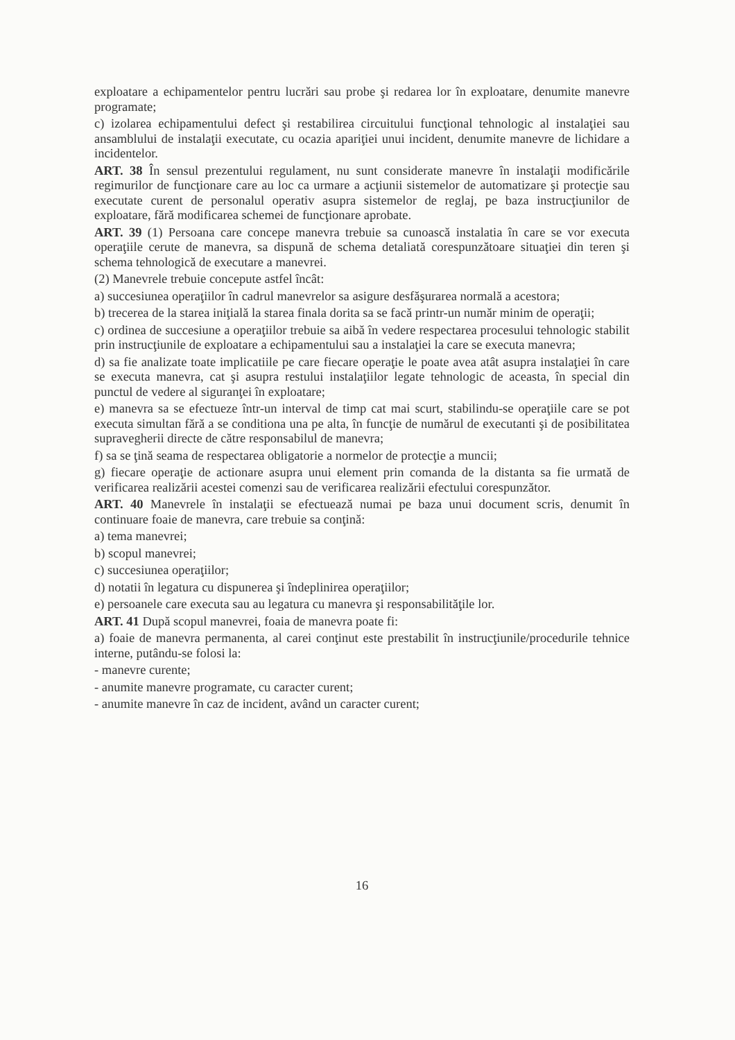exploatare a echipamentelor pentru lucrări sau probe şi redarea lor în exploatare, denumite manevre programate;
c) izolarea echipamentului defect şi restabilirea circuitului funcţional tehnologic al instalaţiei sau ansamblului de instalaţii executate, cu ocazia apariţiei unui incident, denumite manevre de lichidare a incidentelor.
ART. 38 În sensul prezentului regulament, nu sunt considerate manevre în instalaţii modificările regimurilor de funcţionare care au loc ca urmare a acţiunii sistemelor de automatizare şi protecţie sau executate curent de personalul operativ asupra sistemelor de reglaj, pe baza instrucţiunilor de exploatare, fără modificarea schemei de funcţionare aprobate.
ART. 39 (1) Persoana care concepe manevra trebuie sa cunoască instalatia în care se vor executa operaţiile cerute de manevra, sa dispună de schema detaliată corespunzătoare situaţiei din teren şi schema tehnologică de executare a manevrei.
(2) Manevrele trebuie concepute astfel încât:
a) succesiunea operaţiilor în cadrul manevrelor sa asigure desfăşurarea normală a acestora;
b) trecerea de la starea iniţială la starea finala dorita sa se facă printr-un număr minim de operaţii;
c) ordinea de succesiune a operaţiilor trebuie sa aibă în vedere respectarea procesului tehnologic stabilit prin instrucţiunile de exploatare a echipamentului sau a instalaţiei la care se executa manevra;
d) sa fie analizate toate implicatiile pe care fiecare operaţie le poate avea atât asupra instalaţiei în care se executa manevra, cat şi asupra restului instalaţiilor legate tehnologic de aceasta, în special din punctul de vedere al siguranţei în exploatare;
e) manevra sa se efectueze într-un interval de timp cat mai scurt, stabilindu-se operaţiile care se pot executa simultan fără a se conditiona una pe alta, în funcţie de numărul de executanti şi de posibilitatea supravegherii directe de către responsabilul de manevra;
f) sa se ţină seama de respectarea obligatorie a normelor de protecţie a muncii;
g) fiecare operaţie de actionare asupra unui element prin comanda de la distanta sa fie urmată de verificarea realizării acestei comenzi sau de verificarea realizării efectului corespunzător.
ART. 40 Manevrele în instalaţii se efectuează numai pe baza unui document scris, denumit în continuare foaie de manevra, care trebuie sa conţină:
a) tema manevrei;
b) scopul manevrei;
c) succesiunea operaţiilor;
d) notatii în legatura cu dispunerea şi îndeplinirea operaţiilor;
e) persoanele care executa sau au legatura cu manevra şi responsabilităţile lor.
ART. 41 După scopul manevrei, foaia de manevra poate fi:
a) foaie de manevra permanenta, al carei conţinut este prestabilit în instrucţiunile/procedurile tehnice interne, putându-se folosi la:
- manevre curente;
- anumite manevre programate, cu caracter curent;
- anumite manevre în caz de incident, având un caracter curent;
16